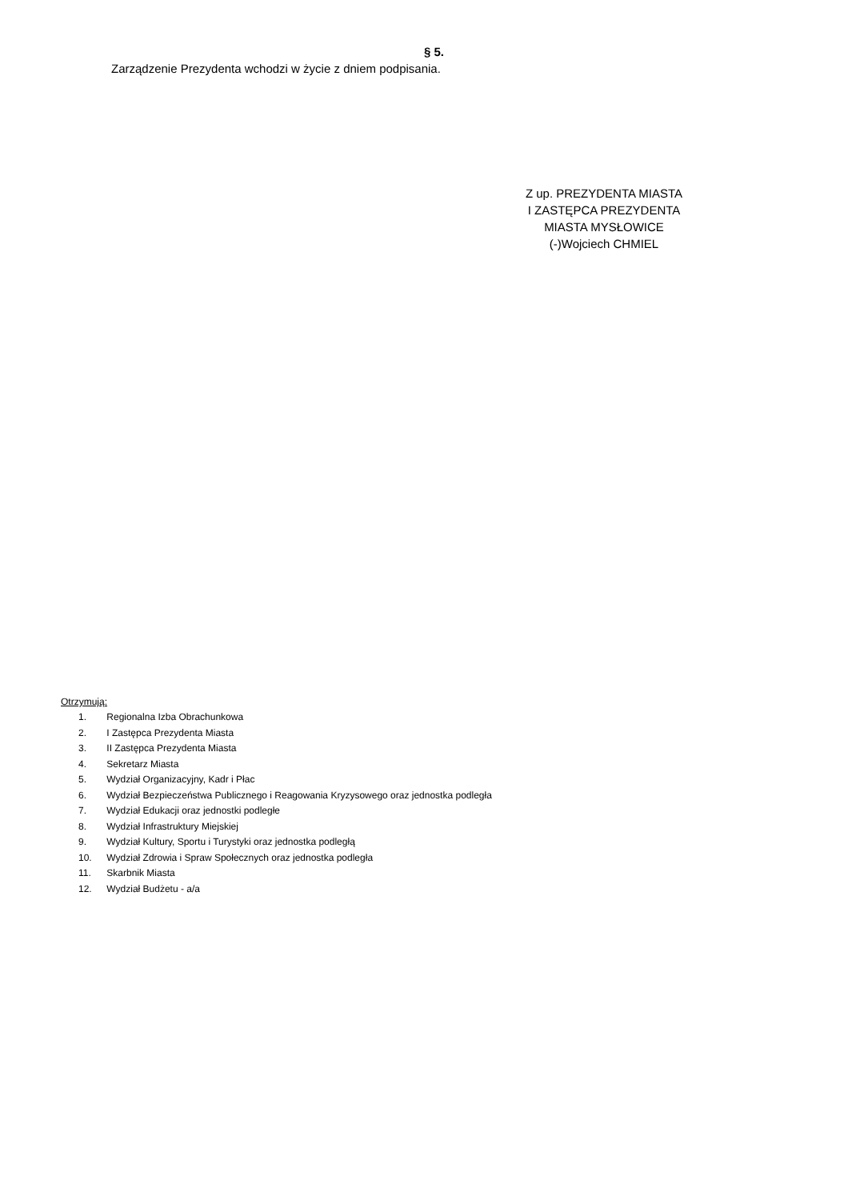§ 5.
Zarządzenie Prezydenta wchodzi w życie z dniem podpisania.
Z up. PREZYDENTA MIASTA
I ZASTĘPCA PREZYDENTA
MIASTA MYSŁOWICE
(-)Wojciech CHMIEL
Otrzymują:
1. Regionalna Izba Obrachunkowa
2. I Zastępca Prezydenta Miasta
3. II Zastępca Prezydenta Miasta
4. Sekretarz Miasta
5. Wydział Organizacyjny, Kadr i Płac
6. Wydział Bezpieczeństwa Publicznego i Reagowania Kryzysowego oraz jednostka podległa
7. Wydział Edukacji oraz jednostki podległe
8. Wydział Infrastruktury Miejskiej
9. Wydział Kultury, Sportu i Turystyki oraz jednostka podległą
10. Wydział Zdrowia i Spraw Społecznych oraz jednostka podległa
11. Skarbnik Miasta
12. Wydział Budżetu - a/a